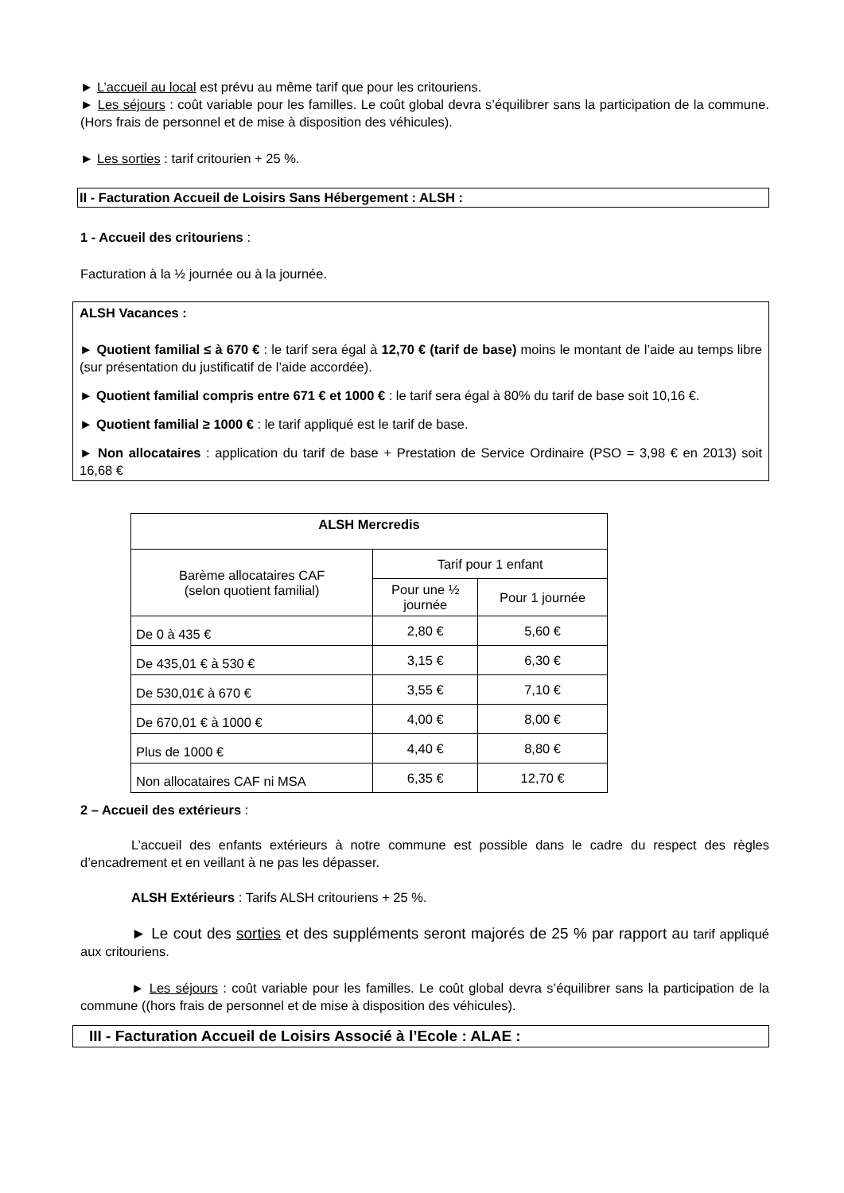► L’accueil au local est prévu au même tarif que pour les critouriens.
► Les séjours : coût variable pour les familles. Le coût global devra s’équilibrer sans la participation de la commune. (Hors frais de personnel et de mise à disposition des véhicules).
► Les sorties : tarif critourien + 25 %.
II - Facturation Accueil de Loisirs Sans Hébergement : ALSH :
1 - Accueil des critouriens :
Facturation à la ½ journée ou à la journée.
ALSH Vacances :
► Quotient familial ≤ à 670 € : le tarif sera égal à 12,70 € (tarif de base) moins le montant de l’aide au temps libre (sur présentation du justificatif de l’aide accordée).
► Quotient familial compris entre 671 € et 1000 € : le tarif sera égal à 80% du tarif de base soit 10,16 €.
► Quotient familial ≥ 1000 € : le tarif appliqué est le tarif de base.
► Non allocataires : application du tarif de base + Prestation de Service Ordinaire (PSO = 3,98 € en 2013) soit 16,68 €
| ALSH Mercredis | | |
| --- | --- | --- |
| Barème allocataires CAF (selon quotient familial) | Tarif pour 1 enfant | |
| | Pour une ½ journée | Pour 1 journée |
| De 0 à 435 € | 2,80 € | 5,60 € |
| De 435,01 € à 530 € | 3,15 € | 6,30 € |
| De 530,01€ à 670 € | 3,55 € | 7,10 € |
| De 670,01 € à 1000 € | 4,00 € | 8,00 € |
| Plus de 1000 € | 4,40 € | 8,80 € |
| Non allocataires CAF ni MSA | 6,35 € | 12,70 € |
2 – Accueil des extérieurs :
L’accueil des enfants extérieurs à notre commune est possible dans le cadre du respect des règles d’encadrement et en veillant à ne pas les dépasser.
ALSH Extérieurs : Tarifs ALSH critouriens + 25 %.
► Le cout des sorties et des suppléments seront majorés de 25 % par rapport au tarif appliqué aux critouriens.
► Les séjours : coût variable pour les familles. Le coût global devra s’équilibrer sans la participation de la commune ((hors frais de personnel et de mise à disposition des véhicules).
III - Facturation Accueil de Loisirs Associé à l’Ecole : ALAE :